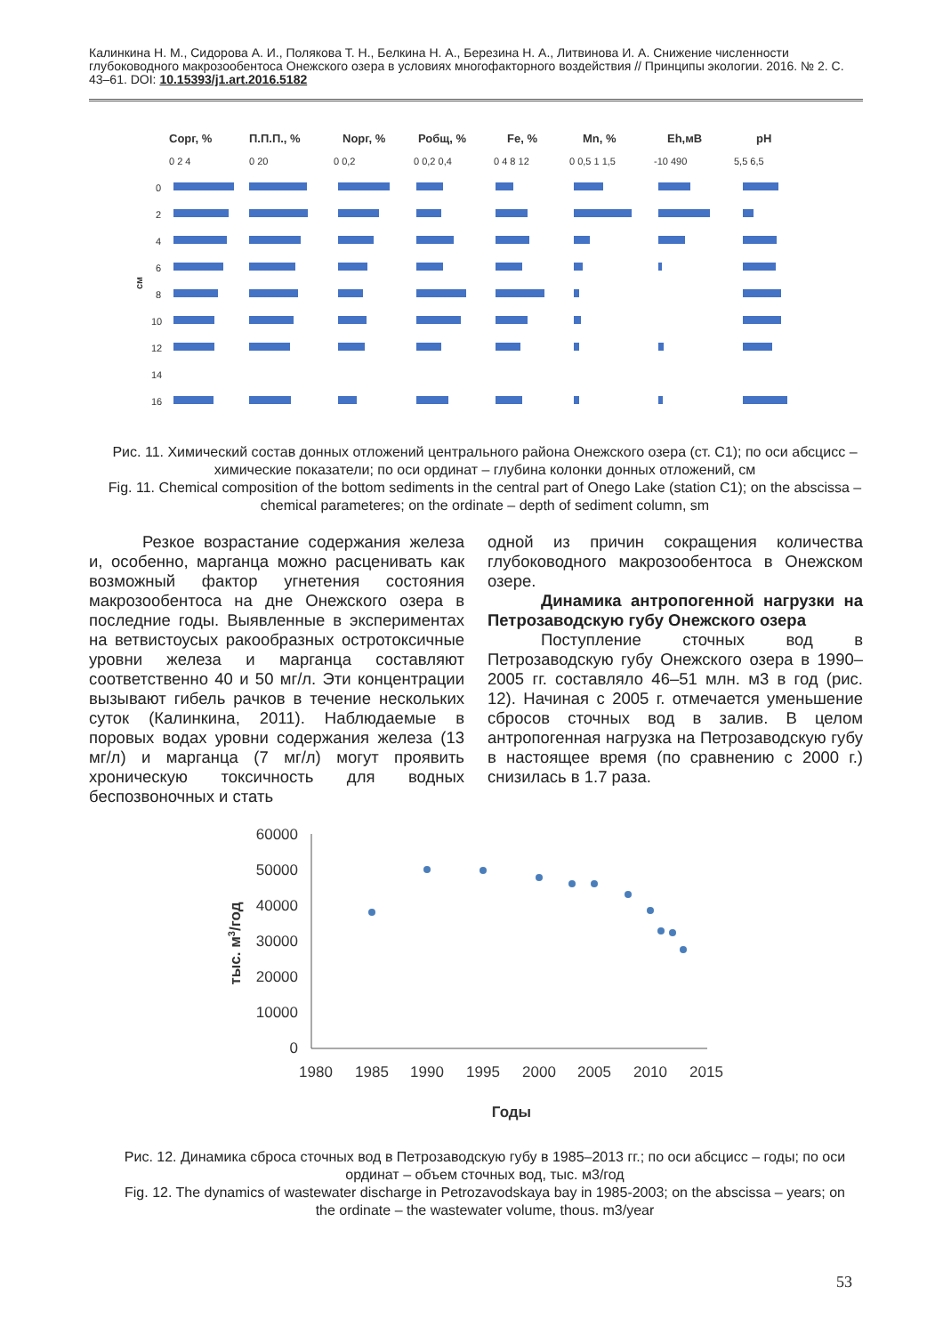Калинкина Н. М., Сидорова А. И., Полякова Т. Н., Белкина Н. А., Березина Н. А., Литвинова И. А. Снижение численности глубоководного макрозообентоса Онежского озера в условиях многофакторного воздействия // Принципы экологии. 2016. № 2. С. 43–61. DOI: 10.15393/j1.art.2016.5182
Сорг, %
П.П.П., %
Nорг, %
Робщ, %
Fe, %
Mn, %
Eh,мВ
pH
0 2 4
0 20
0 0,2
0 0,2 0,4
0 4 8 12
0 0,5 1 1,5
-10 490
5,5 6,5
0
2
4
6
8
10
12
14
16
см
Рис. 11. Химический состав донных отложений центрального района Онежского озера (ст. С1); по оси абсцисс – химические показатели; по оси ординат – глубина колонки донных отложений, см
Fig. 11. Chemical composition of the bottom sediments in the central part of Onego Lake (station C1); on the abscissa – chemical parameteres; on the ordinate – depth of sediment column, sm
Резкое возрастание содержания железа и, особенно, марганца можно расценивать как возможный фактор угнетения состояния макрозообентоса на дне Онежского озера в последние годы. Выявленные в экспериментах на ветвистоусых ракообразных остротоксичные уровни железа и марганца составляют соответственно 40 и 50 мг/л. Эти концентрации вызывают гибель рачков в течение нескольких суток (Калинкина, 2011). Наблюдаемые в поровых водах уровни содержания железа (13 мг/л) и марганца (7 мг/л) могут проявить хроническую токсичность для водных беспозвоночных и стать
одной из причин сокращения количества глубоководного макрозообентоса в Онежском озере.
Динамика антропогенной нагрузки на Петрозаводскую губу Онежского озера
Поступление сточных вод в Петрозаводскую губу Онежского озера в 1990–2005 гг. составляло 46–51 млн. м3 в год (рис. 12). Начиная с 2005 г. отмечается уменьшение сбросов сточных вод в залив. В целом антропогенная нагрузка на Петрозаводскую губу в настоящее время (по сравнению с 2000 г.) снизилась в 1.7 раза.
60000
50000
40000
30000
20000
10000
0
1980
1985
1990
1995
2000
2005
2010
2015
Годы
тыс. м3/год
Рис. 12. Динамика сброса сточных вод в Петрозаводскую губу в 1985–2013 гг.; по оси абсцисс – годы; по оси ординат – объем сточных вод, тыс. м3/год
Fig. 12. The dynamics of wastewater discharge in Petrozavodskaya bay in 1985-2003; on the abscissa – years; on the ordinate – the wastewater volume, thous. m3/year
53